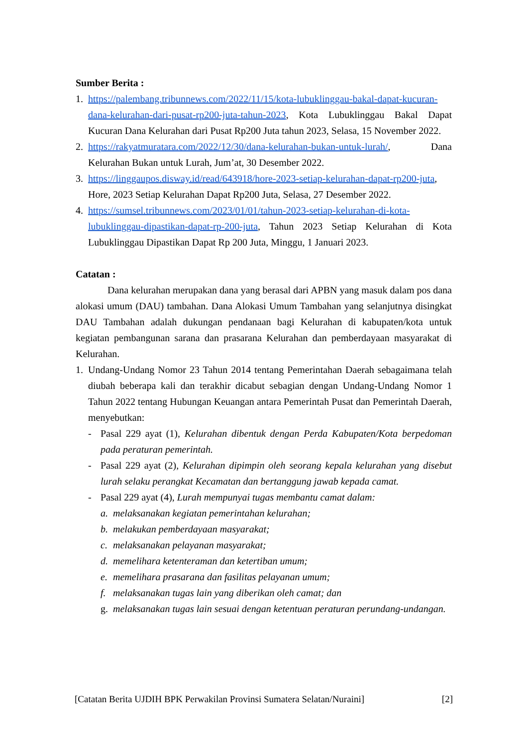Sumber Berita :
1. https://palembang.tribunnews.com/2022/11/15/kota-lubuklinggau-bakal-dapat-kucuran-dana-kelurahan-dari-pusat-rp200-juta-tahun-2023, Kota Lubuklinggau Bakal Dapat Kucuran Dana Kelurahan dari Pusat Rp200 Juta tahun 2023, Selasa, 15 November 2022.
2. https://rakyatmuratara.com/2022/12/30/dana-kelurahan-bukan-untuk-lurah/, Dana Kelurahan Bukan untuk Lurah, Jum’at, 30 Desember 2022.
3. https://linggaupos.disway.id/read/643918/hore-2023-setiap-kelurahan-dapat-rp200-juta, Hore, 2023 Setiap Kelurahan Dapat Rp200 Juta, Selasa, 27 Desember 2022.
4. https://sumsel.tribunnews.com/2023/01/01/tahun-2023-setiap-kelurahan-di-kota-lubuklinggau-dipastikan-dapat-rp-200-juta, Tahun 2023 Setiap Kelurahan di Kota Lubuklinggau Dipastikan Dapat Rp 200 Juta, Minggu, 1 Januari 2023.
Catatan :
Dana kelurahan merupakan dana yang berasal dari APBN yang masuk dalam pos dana alokasi umum (DAU) tambahan. Dana Alokasi Umum Tambahan yang selanjutnya disingkat DAU Tambahan adalah dukungan pendanaan bagi Kelurahan di kabupaten/kota untuk kegiatan pembangunan sarana dan prasarana Kelurahan dan pemberdayaan masyarakat di Kelurahan.
1. Undang-Undang Nomor 23 Tahun 2014 tentang Pemerintahan Daerah sebagaimana telah diubah beberapa kali dan terakhir dicabut sebagian dengan Undang-Undang Nomor 1 Tahun 2022 tentang Hubungan Keuangan antara Pemerintah Pusat dan Pemerintah Daerah, menyebutkan:
- Pasal 229 ayat (1), Kelurahan dibentuk dengan Perda Kabupaten/Kota berpedoman pada peraturan pemerintah.
- Pasal 229 ayat (2), Kelurahan dipimpin oleh seorang kepala kelurahan yang disebut lurah selaku perangkat Kecamatan dan bertanggung jawab kepada camat.
- Pasal 229 ayat (4), Lurah mempunyai tugas membantu camat dalam:
a. melaksanakan kegiatan pemerintahan kelurahan;
b. melakukan pemberdayaan masyarakat;
c. melaksanakan pelayanan masyarakat;
d. memelihara ketenteraman dan ketertiban umum;
e. memelihara prasarana dan fasilitas pelayanan umum;
f. melaksanakan tugas lain yang diberikan oleh camat; dan
g. melaksanakan tugas lain sesuai dengan ketentuan peraturan perundang-undangan.
[Catatan Berita UJDIH BPK Perwakilan Provinsi Sumatera Selatan/Nuraini] [2]